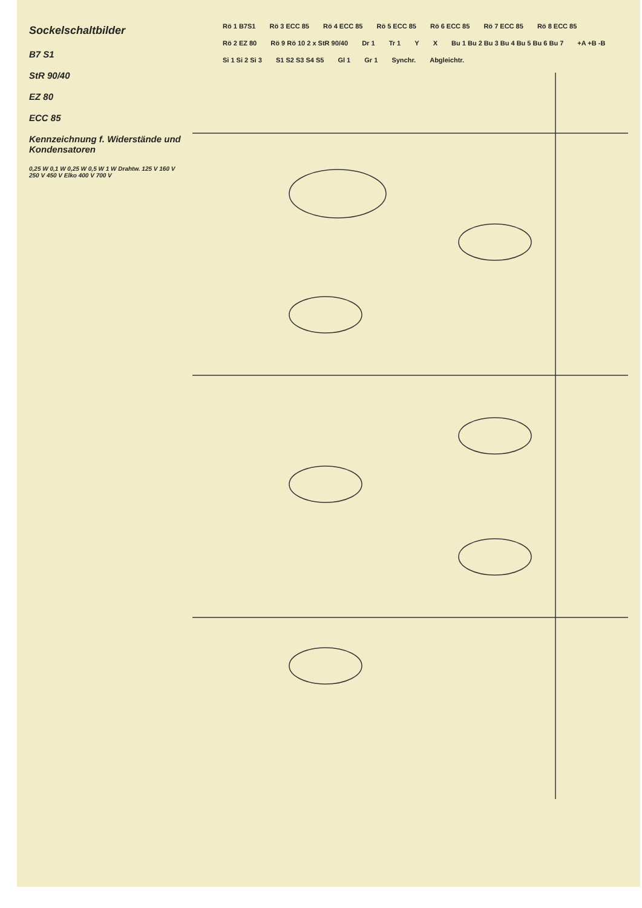Sockelschaltbilder
B7 S1
StR 90/40
EZ 80
ECC 85
Kennzeichnung f. Widerstände und Kondensatoren
0,25 W 0,1 W 0,25 W 0,5 W 1 W Drahtw. 125 V 160 V 250 V 450 V Elko 400 V 700 V
Rö 1 B7S1 Rö 3 ECC 85 Rö 4 ECC 85 Rö 5 ECC 85 Rö 6 ECC 85 Rö 7 ECC 85 Rö 8 ECC 85 Rö 2 EZ 80 Rö 9 Rö 10 2 x StR 90/40 Dr 1 Tr 1 Y X Bu 1 Bu 2 Bu 3 Bu 4 Bu 5 Bu 6 Bu 7 +A +B -B Si 1 Si 2 Si 3 S1 S2 S3 S4 S5 Gl 1 Gr 1 Synchr. Abgleichtr.